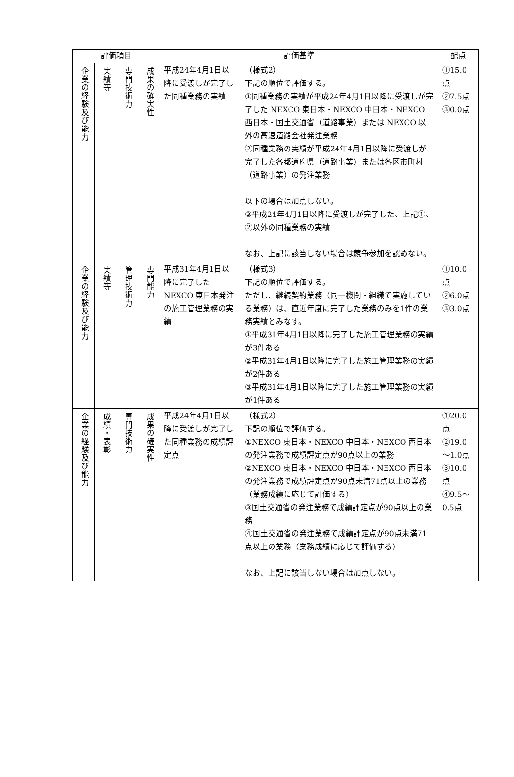| 評価項目 | | | | 評価基準 | | 配点 |
| --- | --- | --- | --- | --- | --- | --- |
| 企業の経験及び能力 | 実績等 | 専門技術力 | 成果の確実性 | 平成24年4月1日以降に受渡しが完了した同種業務の実績 | （様式2） 下記の順位で評価する。 ①同種業務の実績が平成24年4月1日以降に受渡しが完了した NEXCO 東日本・NEXCO 中日本・NEXCO 西日本・国土交通省（道路事業）または NEXCO 以外の高速道路会社発注業務 ②同種業務の実績が平成24年4月1日以降に受渡しが完了した各都道府県（道路事業）または各区市町村（道路事業）の発注業務 以下の場合は加点しない。 ③平成24年4月1日以降に受渡しが完了した、上記①、②以外の同種業務の実績 なお、上記に該当しない場合は競争参加を認めない。 | ①15.0点 ②7.5点 ③0.0点 |
| 企業の経験及び能力 | 実績等 | 管理技術力 | 専門能力 | 平成31年4月1日以降に完了した NEXCO 東日本発注の施工管理業務の実績 | （様式3） 下記の順位で評価する。 ただし、継続契約業務（同一機関・組織で実施している業務）は、直近年度に完了した業務のみを1件の業務実績とみなす。 ①平成31年4月1日以降に完了した施工管理業務の実績が3件ある ②平成31年4月1日以降に完了した施工管理業務の実績が2件ある ③平成31年4月1日以降に完了した施工管理業務の実績が1件ある | ①10.0点 ②6.0点 ③3.0点 |
| 企業の経験及び能力 | 成績・表彰 | 専門技術力 | 成果の確実性 | 平成24年4月1日以降に受渡しが完了した同種業務の成績評定点 | （様式2） 下記の順位で評価する。 ①NEXCO 東日本・NEXCO 中日本・NEXCO 西日本の発注業務で成績評定点が90点以上の業務 ②NEXCO 東日本・NEXCO 中日本・NEXCO 西日本の発注業務で成績評定点が90点未満71点以上の業務（業務成績に応じて評価する） ③国土交通省の発注業務で成績評定点が90点以上の業務 ④国土交通省の発注業務で成績評定点が90点未満71点以上の業務（業務成績に応じて評価する） なお、上記に該当しない場合は加点しない。 | ①20.0点 ②19.0～1.0点 ③10.0点 ④9.5～0.5点 |